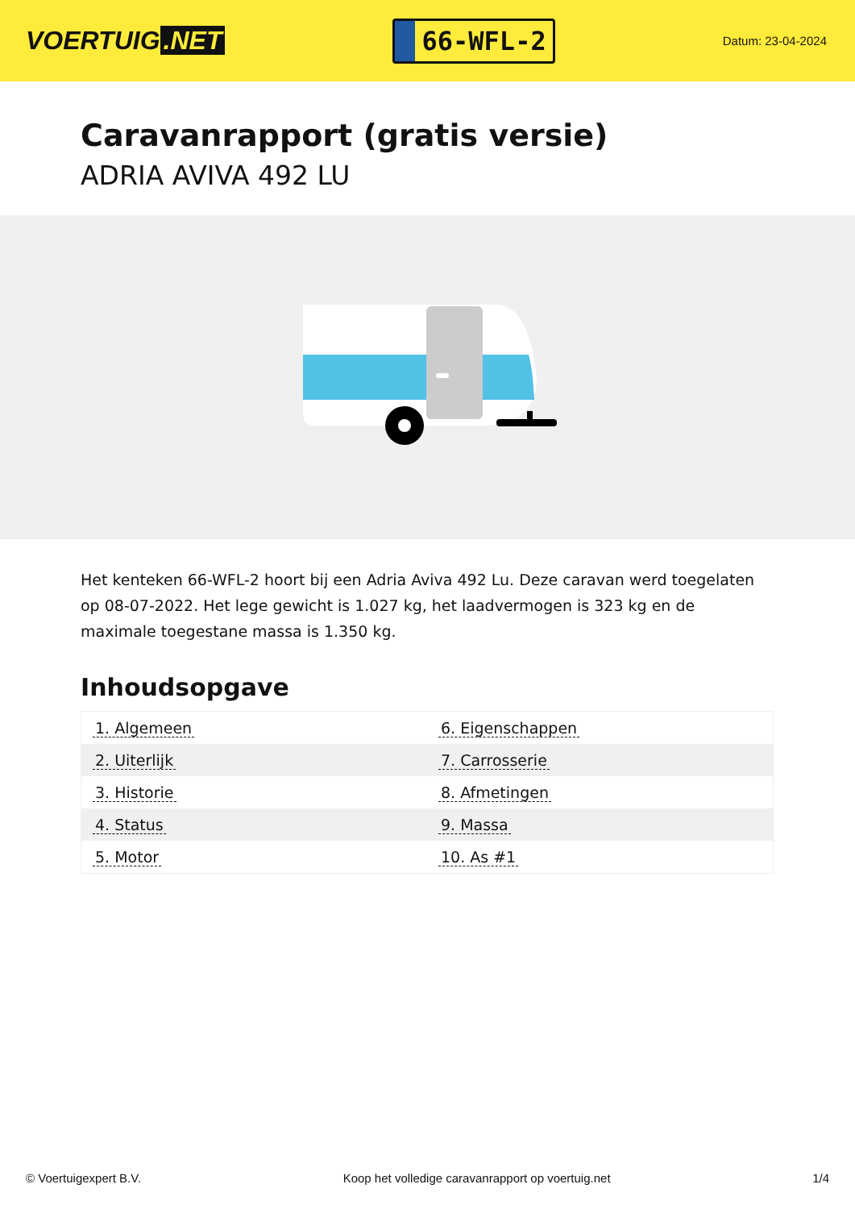VOERTUIG.NET
66-WFL-2
Datum: 23-04-2024
Caravanrapport (gratis versie)
ADRIA AVIVA 492 LU
Het kenteken 66-WFL-2 hoort bij een Adria Aviva 492 Lu. Deze caravan werd toegelaten op 08-07-2022. Het lege gewicht is 1.027 kg, het laadvermogen is 323 kg en de maximale toegestane massa is 1.350 kg.
Inhoudsopgave
| 1. Algemeen | 6. Eigenschappen |
| 2. Uiterlijk | 7. Carrosserie |
| 3. Historie | 8. Afmetingen |
| 4. Status | 9. Massa |
| 5. Motor | 10. As #1 |
© Voertuigexpert B.V. Koop het volledige caravanrapport op voertuig.net 1/4